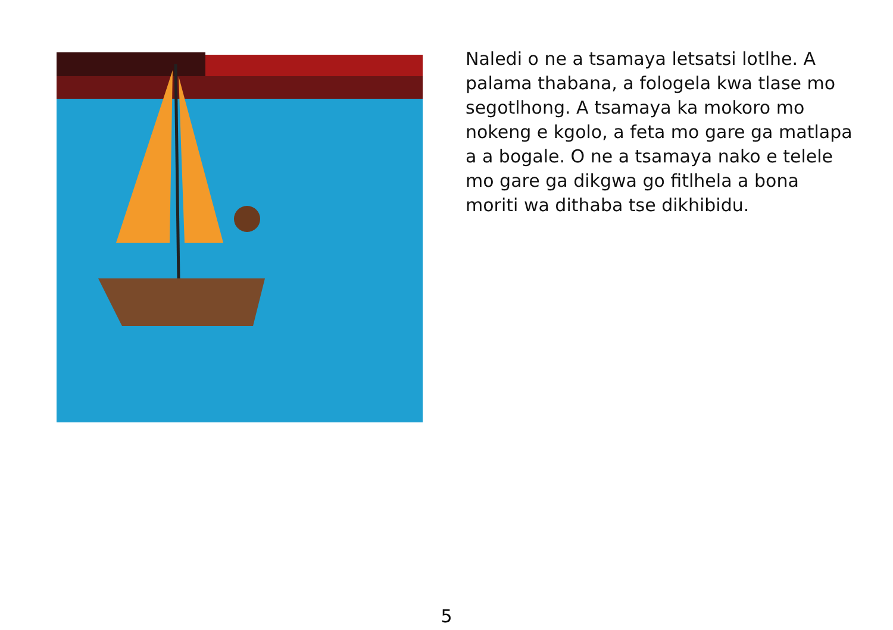Naledi o ne a tsamaya letsatsi lotlhe. A palama thabana, a fologela kwa tlase mo segotlhong. A tsamaya ka mokoro mo nokeng e kgolo, a feta mo gare ga matlapa a a bogale. O ne a tsamaya nako e telele mo gare ga dikgwa go fitlhela a bona moriti wa dithaba tse dikhibidu.
5